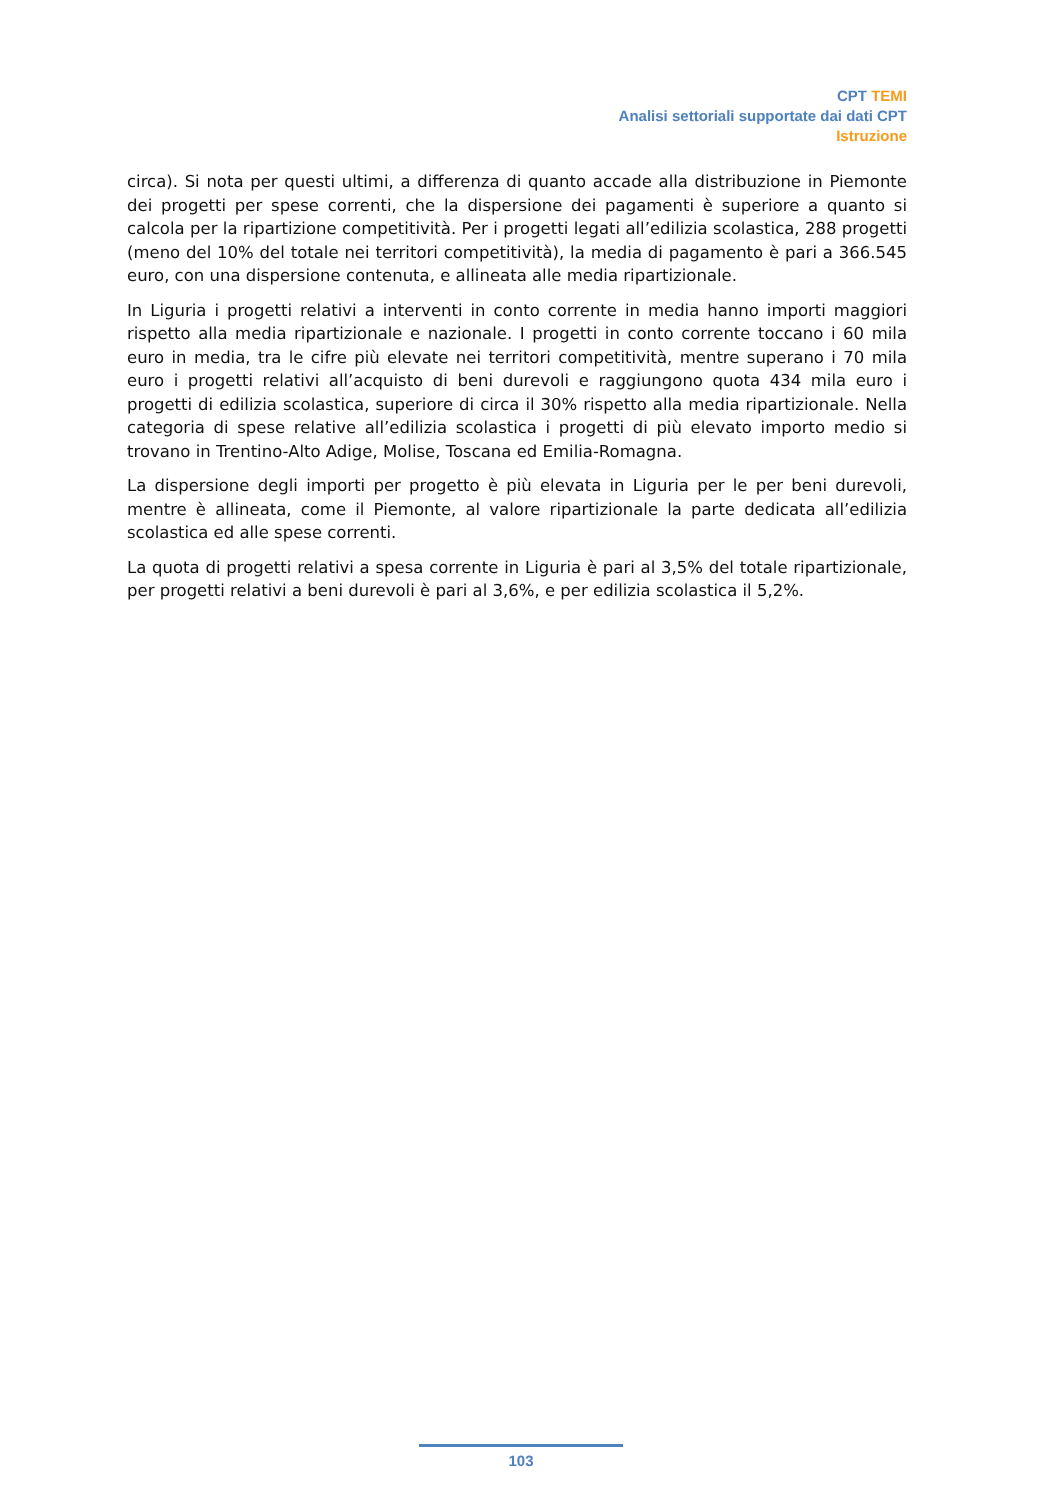CPT TEMI
Analisi settoriali supportate dai dati CPT
Istruzione
circa). Si nota per questi ultimi, a differenza di quanto accade alla distribuzione in Piemonte dei progetti per spese correnti, che la dispersione dei pagamenti è superiore a quanto si calcola per la ripartizione competitività. Per i progetti legati all’edilizia scolastica, 288 progetti (meno del 10% del totale nei territori competitività), la media di pagamento è pari a 366.545 euro, con una dispersione contenuta, e allineata alle media ripartizionale.
In Liguria i progetti relativi a interventi in conto corrente in media hanno importi maggiori rispetto alla media ripartizionale e nazionale. I progetti in conto corrente toccano i 60 mila euro in media, tra le cifre più elevate nei territori competitività, mentre superano i 70 mila euro i progetti relativi all’acquisto di beni durevoli e raggiungono quota 434 mila euro i progetti di edilizia scolastica, superiore di circa il 30% rispetto alla media ripartizionale. Nella categoria di spese relative all’edilizia scolastica i progetti di più elevato importo medio si trovano in Trentino-Alto Adige, Molise, Toscana ed Emilia-Romagna.
La dispersione degli importi per progetto è più elevata in Liguria per le per beni durevoli, mentre è allineata, come il Piemonte, al valore ripartizionale la parte dedicata all’edilizia scolastica ed alle spese correnti.
La quota di progetti relativi a spesa corrente in Liguria è pari al 3,5% del totale ripartizionale, per progetti relativi a beni durevoli è pari al 3,6%, e per edilizia scolastica il 5,2%.
103